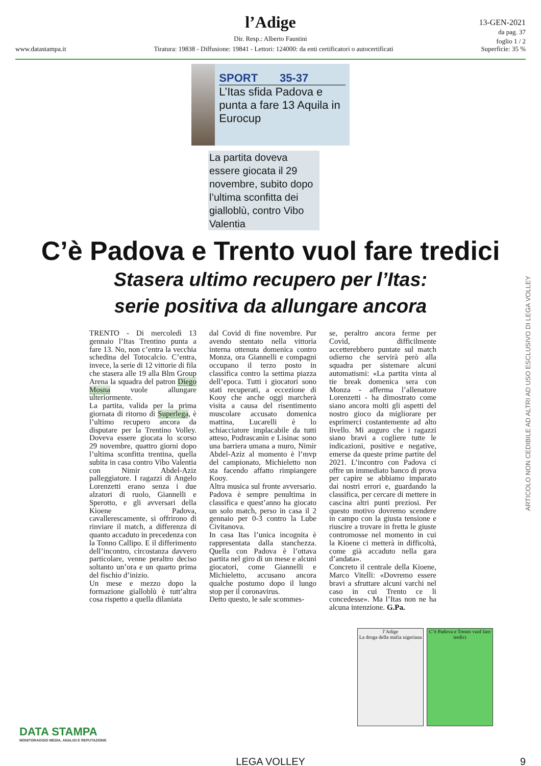l’Adige
Dir. Resp.: Alberto Faustini
www.datastampa.it Tiratura: 19838 - Diffusione: 19841 - Lettori: 124000: da enti certificatori o autocertificati Superficie: 35 %
13-GEN-2021
da pag. 37
foglio 1 / 2
SPORT 35-37
L’Itas sfida Padova e punta a fare 13 Aquila in Eurocup
La partita doveva essere giocata il 29 novembre, subito dopo l’ultima sconfitta dei gialloblù, contro Vibo Valentia
C’è Padova e Trento vuol fare tredici
Stasera ultimo recupero per l’Itas:
serie positiva da allungare ancora
TRENTO - Di mercoledì 13 gennaio l’Itas Trentino punta a fare 13. No, non c’entra la vecchia schedina del Totocalcio. C’entra, invece, la serie di 12 vittorie di fila che stasera alle 19 alla Blm Group Arena la squadra del patron Diego Mosna vuole allungare ulteriormente.
La partita, valida per la prima giornata di ritorno di Superlega, è l’ultimo recupero ancora da disputare per la Trentino Volley. Doveva essere giocata lo scorso 29 novembre, quattro giorni dopo l’ultima sconfitta trentina, quella subita in casa contro Vibo Valentia con Nimir Abdel-Aziz palleggiatore. I ragazzi di Angelo Lorenzetti erano senza i due alzatori di ruolo, Giannelli e Sperotto, e gli avversari della Kioene Padova, cavallerescamente, si offrirono di rinviare il match, a differenza di quanto accaduto in precedenza con la Tonno Callipo. E il differimento dell’incontro, circostanza davvero particolare, venne peraltro deciso soltanto un’ora e un quarto prima del fischio d’inizio.
Un mese e mezzo dopo la formazione gialloblù è tutt’altra cosa rispetto a quella dilaniata
dal Covid di fine novembre. Pur avendo stentato nella vittoria interna ottenuta domenica contro Monza, ora Giannelli e compagni occupano il terzo posto in classifica contro la settima piazza dell’epoca. Tutti i giocatori sono stati recuperati, a eccezione di Kooy che anche oggi marcherà visita a causa del risentimento muscolare accusato domenica mattina, Lucarelli è lo schiacciatore implacabile da tutti atteso, Podrascanin e Lisinac sono una barriera umana a muro, Nimir Abdel-Aziz al momento è l’mvp del campionato, Michieletto non sta facendo affatto rimpiangere Kooy.
Altra musica sul fronte avversario. Padova è sempre penultima in classifica e quest’anno ha giocato un solo match, perso in casa il 2 gennaio per 0-3 contro la Lube Civitanova.
In casa Itas l’unica incognita è rappresentata dalla stanchezza. Quella con Padova è l’ottava partita nel giro di un mese e alcuni giocatori, come Giannelli e Michieletto, accusano ancora qualche postumo dopo il lungo stop per il coronavirus.
Detto questo, le sale scommes-
se, peraltro ancora ferme per Covid, difficilmente accetterebbero puntate sul match odierno che servirà però alla squadra per sistemare alcuni automatismi: «La partita vinta al tie break domenica sera con Monza - afferma l’allenatore Lorenzetti - ha dimostrato come siano ancora molti gli aspetti del nostro gioco da migliorare per esprimerci costantemente ad alto livello. Mi auguro che i ragazzi siano bravi a cogliere tutte le indicazioni, positive e negative, emerse da queste prime partite del 2021. L’incontro con Padova ci offre un immediato banco di prova per capire se abbiamo imparato dai nostri errori e, guardando la classifica, per cercare di mettere in cascina altri punti preziosi. Per questo motivo dovremo scendere in campo con la giusta tensione e riuscire a trovare in fretta le giuste contromosse nel momento in cui la Kioene ci metterà in difficoltà, come già accaduto nella gara d’andata».
Concreto il centrale della Kioene, Marco Vitelli: «Dovremo essere bravi a sfruttare alcuni varchi nel caso in cui Trento ce li concedesse». Ma l’Itas non ne ha alcuna intenzione. G.Pa.
ARTICOLO NON CEDIBILE AD ALTRI AD USO ESCLUSIVO DI LEGA VOLLEY
l’Adige
La droga della mafia nigeriana
C’è Padova e Trento vuol fare tredici
DATA STAMPA
MONITORAGGIO MEDIA, ANALISI E REPUTAZIONE
LEGA VOLLEY 9